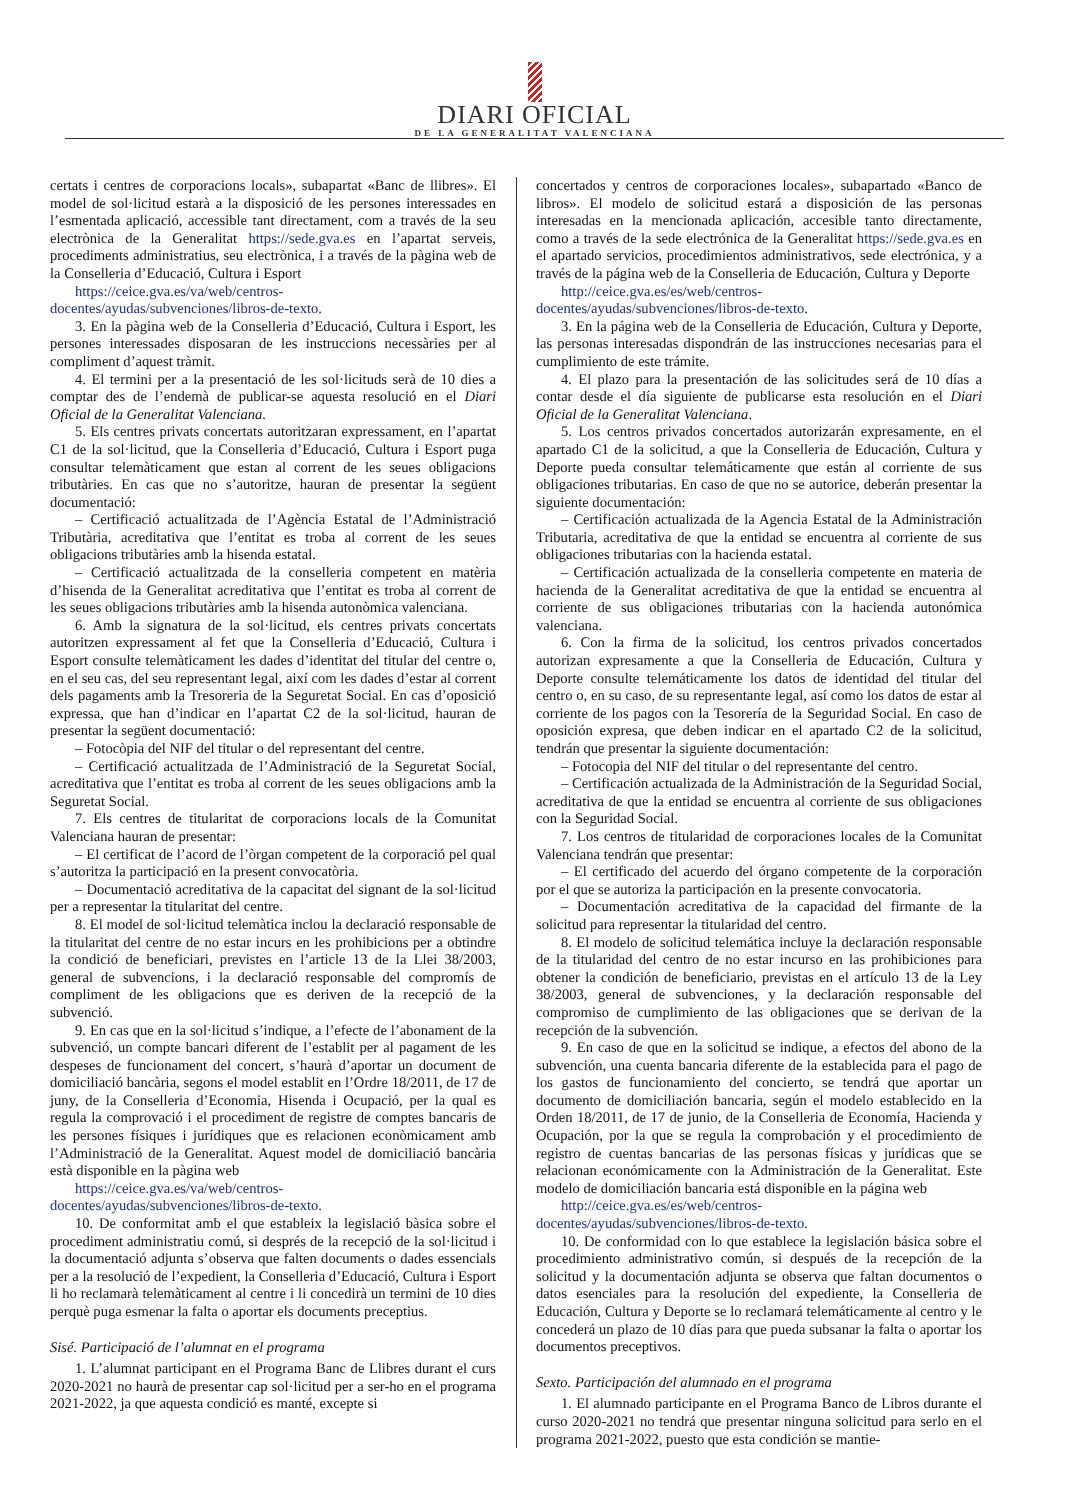DIARI OFICIAL
DE LA GENERALITAT VALENCIANA
certats i centres de corporacions locals», subapartat «Banc de llibres». El model de sol·licitud estarà a la disposició de les persones interessades en l’esmentada aplicació, accessible tant directament, com a través de la seu electrònica de la Generalitat https://sede.gva.es en l’apartat serveis, procediments administratius, seu electrònica, i a través de la pàgina web de la Conselleria d’Educació, Cultura i Esport
https://ceice.gva.es/va/web/centros-docentes/ayudas/subvenciones/libros-de-texto.
3. En la pàgina web de la Conselleria d’Educació, Cultura i Esport, les persones interessades disposaran de les instruccions necessàries per al compliment d’aquest tràmit.
4. El termini per a la presentació de les sol·licituds serà de 10 dies a comptar des de l’endemà de publicar-se aquesta resolució en el Diari Oficial de la Generalitat Valenciana.
5. Els centres privats concertats autoritzaran expressament, en l’apartat C1 de la sol·licitud, que la Conselleria d’Educació, Cultura i Esport puga consultar telemàticament que estan al corrent de les seues obligacions tributàries. En cas que no s’autoritze, hauran de presentar la següent documentació:
– Certificació actualitzada de l’Agència Estatal de l’Administració Tributària, acreditativa que l’entitat es troba al corrent de les seues obligacions tributàries amb la hisenda estatal.
– Certificació actualitzada de la conselleria competent en matèria d’hisenda de la Generalitat acreditativa que l’entitat es troba al corrent de les seues obligacions tributàries amb la hisenda autonòmica valenciana.
6. Amb la signatura de la sol·licitud, els centres privats concertats autoritzen expressament al fet que la Conselleria d’Educació, Cultura i Esport consulte telemàticament les dades d’identitat del titular del centre o, en el seu cas, del seu representant legal, així com les dades d’estar al corrent dels pagaments amb la Tresoreria de la Seguretat Social. En cas d’oposició expressa, que han d’indicar en l’apartat C2 de la sol·licitud, hauran de presentar la següent documentació:
– Fotocòpia del NIF del titular o del representant del centre.
– Certificació actualitzada de l’Administració de la Seguretat Social, acreditativa que l’entitat es troba al corrent de les seues obligacions amb la Seguretat Social.
7. Els centres de titularitat de corporacions locals de la Comunitat Valenciana hauran de presentar:
– El certificat de l’acord de l’òrgan competent de la corporació pel qual s’autoritza la participació en la present convocatòria.
– Documentació acreditativa de la capacitat del signant de la sol·licitud per a representar la titularitat del centre.
8. El model de sol·licitud telemàtica inclou la declaració responsable de la titularitat del centre de no estar incurs en les prohibicions per a obtindre la condició de beneficiari, previstes en l’article 13 de la Llei 38/2003, general de subvencions, i la declaració responsable del compromís de compliment de les obligacions que es deriven de la recepció de la subvenció.
9. En cas que en la sol·licitud s’indique, a l’efecte de l’abonament de la subvenció, un compte bancari diferent de l’establit per al pagament de les despeses de funcionament del concert, s’haurà d’aportar un document de domiciliació bancària, segons el model establit en l’Ordre 18/2011, de 17 de juny, de la Conselleria d’Economia, Hisenda i Ocupació, per la qual es regula la comprovació i el procediment de registre de comptes bancaris de les persones físiques i jurídiques que es relacionen econòmicament amb l’Administració de la Generalitat. Aquest model de domiciliació bancària està disponible en la pàgina web
https://ceice.gva.es/va/web/centros-docentes/ayudas/subvenciones/libros-de-texto.
10. De conformitat amb el que estableix la legislació bàsica sobre el procediment administratiu comú, si després de la recepció de la sol·licitud i la documentació adjunta s’observa que falten documents o dades essencials per a la resolució de l’expedient, la Conselleria d’Educació, Cultura i Esport li ho reclamarà telemàticament al centre i li concedirà un termini de 10 dies perquè puga esmenar la falta o aportar els documents preceptius.
Sisé. Participació de l’alumnat en el programa
1. L’alumnat participant en el Programa Banc de Llibres durant el curs 2020-2021 no haurà de presentar cap sol·licitud per a ser-ho en el programa 2021-2022, ja que aquesta condició es manté, excepte si
concertados y centros de corporaciones locales», subapartado «Banco de libros». El modelo de solicitud estará a disposición de las personas interesadas en la mencionada aplicación, accesible tanto directamente, como a través de la sede electrónica de la Generalitat https://sede.gva.es en el apartado servicios, procedimientos administrativos, sede electrónica, y a través de la página web de la Conselleria de Educación, Cultura y Deporte
http://ceice.gva.es/es/web/centros-docentes/ayudas/subvenciones/libros-de-texto.
3. En la página web de la Conselleria de Educación, Cultura y Deporte, las personas interesadas dispondrán de las instrucciones necesarias para el cumplimiento de este trámite.
4. El plazo para la presentación de las solicitudes será de 10 días a contar desde el día siguiente de publicarse esta resolución en el Diari Oficial de la Generalitat Valenciana.
5. Los centros privados concertados autorizarán expresamente, en el apartado C1 de la solicitud, a que la Conselleria de Educación, Cultura y Deporte pueda consultar telemáticamente que están al corriente de sus obligaciones tributarias. En caso de que no se autorice, deberán presentar la siguiente documentación:
– Certificación actualizada de la Agencia Estatal de la Administración Tributaria, acreditativa de que la entidad se encuentra al corriente de sus obligaciones tributarias con la hacienda estatal.
– Certificación actualizada de la conselleria competente en materia de hacienda de la Generalitat acreditativa de que la entidad se encuentra al corriente de sus obligaciones tributarias con la hacienda autonómica valenciana.
6. Con la firma de la solicitud, los centros privados concertados autorizan expresamente a que la Conselleria de Educación, Cultura y Deporte consulte telemáticamente los datos de identidad del titular del centro o, en su caso, de su representante legal, así como los datos de estar al corriente de los pagos con la Tesorería de la Seguridad Social. En caso de oposición expresa, que deben indicar en el apartado C2 de la solicitud, tendrán que presentar la siguiente documentación:
– Fotocopia del NIF del titular o del representante del centro.
– Certificación actualizada de la Administración de la Seguridad Social, acreditativa de que la entidad se encuentra al corriente de sus obligaciones con la Seguridad Social.
7. Los centros de titularidad de corporaciones locales de la Comunitat Valenciana tendrán que presentar:
– El certificado del acuerdo del órgano competente de la corporación por el que se autoriza la participación en la presente convocatoria.
– Documentación acreditativa de la capacidad del firmante de la solicitud para representar la titularidad del centro.
8. El modelo de solicitud telemática incluye la declaración responsable de la titularidad del centro de no estar incurso en las prohibiciones para obtener la condición de beneficiario, previstas en el artículo 13 de la Ley 38/2003, general de subvenciones, y la declaración responsable del compromiso de cumplimiento de las obligaciones que se derivan de la recepción de la subvención.
9. En caso de que en la solicitud se indique, a efectos del abono de la subvención, una cuenta bancaria diferente de la establecida para el pago de los gastos de funcionamiento del concierto, se tendrá que aportar un documento de domiciliación bancaria, según el modelo establecido en la Orden 18/2011, de 17 de junio, de la Conselleria de Economía, Hacienda y Ocupación, por la que se regula la comprobación y el procedimiento de registro de cuentas bancarias de las personas físicas y jurídicas que se relacionan económicamente con la Administración de la Generalitat. Este modelo de domiciliación bancaria está disponible en la página web
http://ceice.gva.es/es/web/centros-docentes/ayudas/subvenciones/libros-de-texto.
10. De conformidad con lo que establece la legislación básica sobre el procedimiento administrativo común, si después de la recepción de la solicitud y la documentación adjunta se observa que faltan documentos o datos esenciales para la resolución del expediente, la Conselleria de Educación, Cultura y Deporte se lo reclamará telemáticamente al centro y le concederá un plazo de 10 días para que pueda subsanar la falta o aportar los documentos preceptivos.
Sexto. Participación del alumnado en el programa
1. El alumnado participante en el Programa Banco de Libros durante el curso 2020-2021 no tendrá que presentar ninguna solicitud para serlo en el programa 2021-2022, puesto que esta condición se mantie-